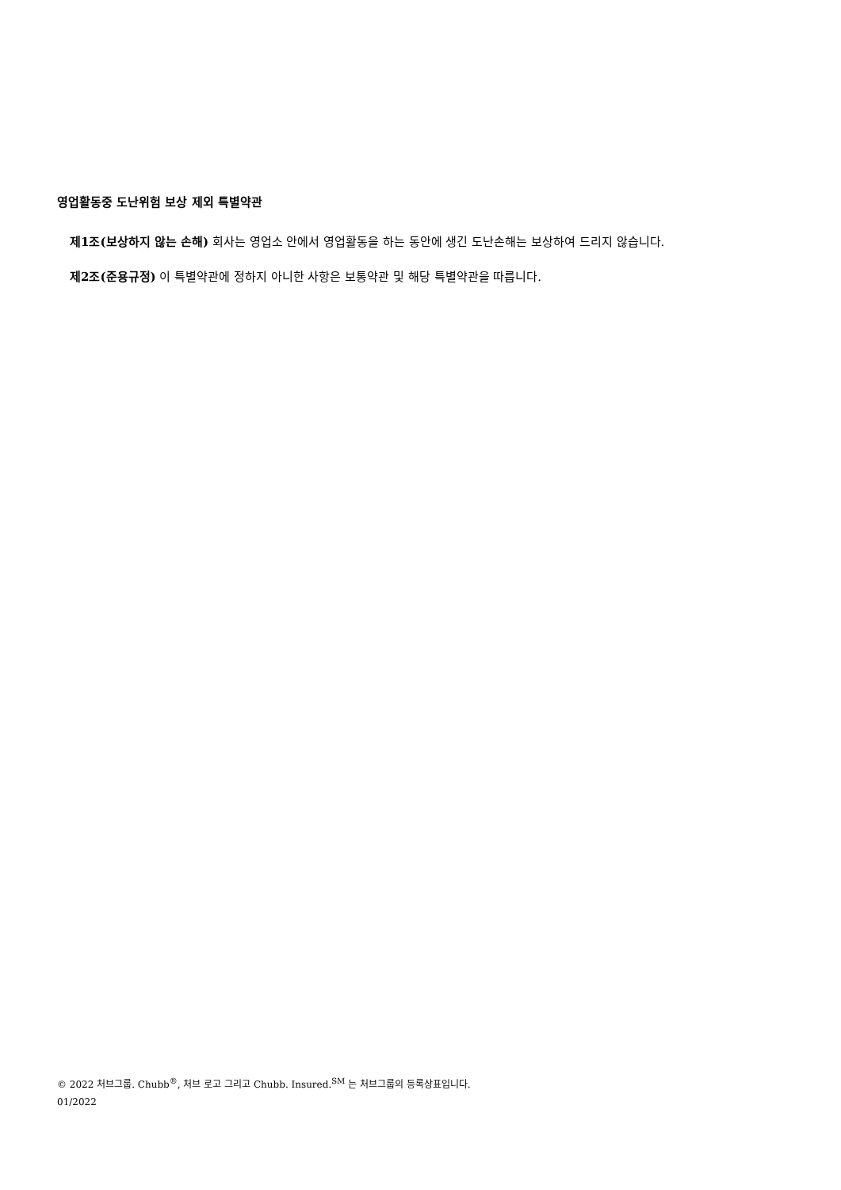영업활동중 도난위험 보상 제외 특별약관
제1조(보상하지 않는 손해) 회사는 영업소 안에서 영업활동을 하는 동안에 생긴 도난손해는 보상하여 드리지 않습니다.
제2조(준용규정) 이 특별약관에 정하지 아니한 사항은 보통약관 및 해당 특별약관을 따릅니다.
© 2022 처브그룹. Chubb<sup>®</sup>, 처브 로고 그리고 Chubb. Insured.<sup>SM</sup> 는 처브그룹의 등록상표입니다.
01/2022